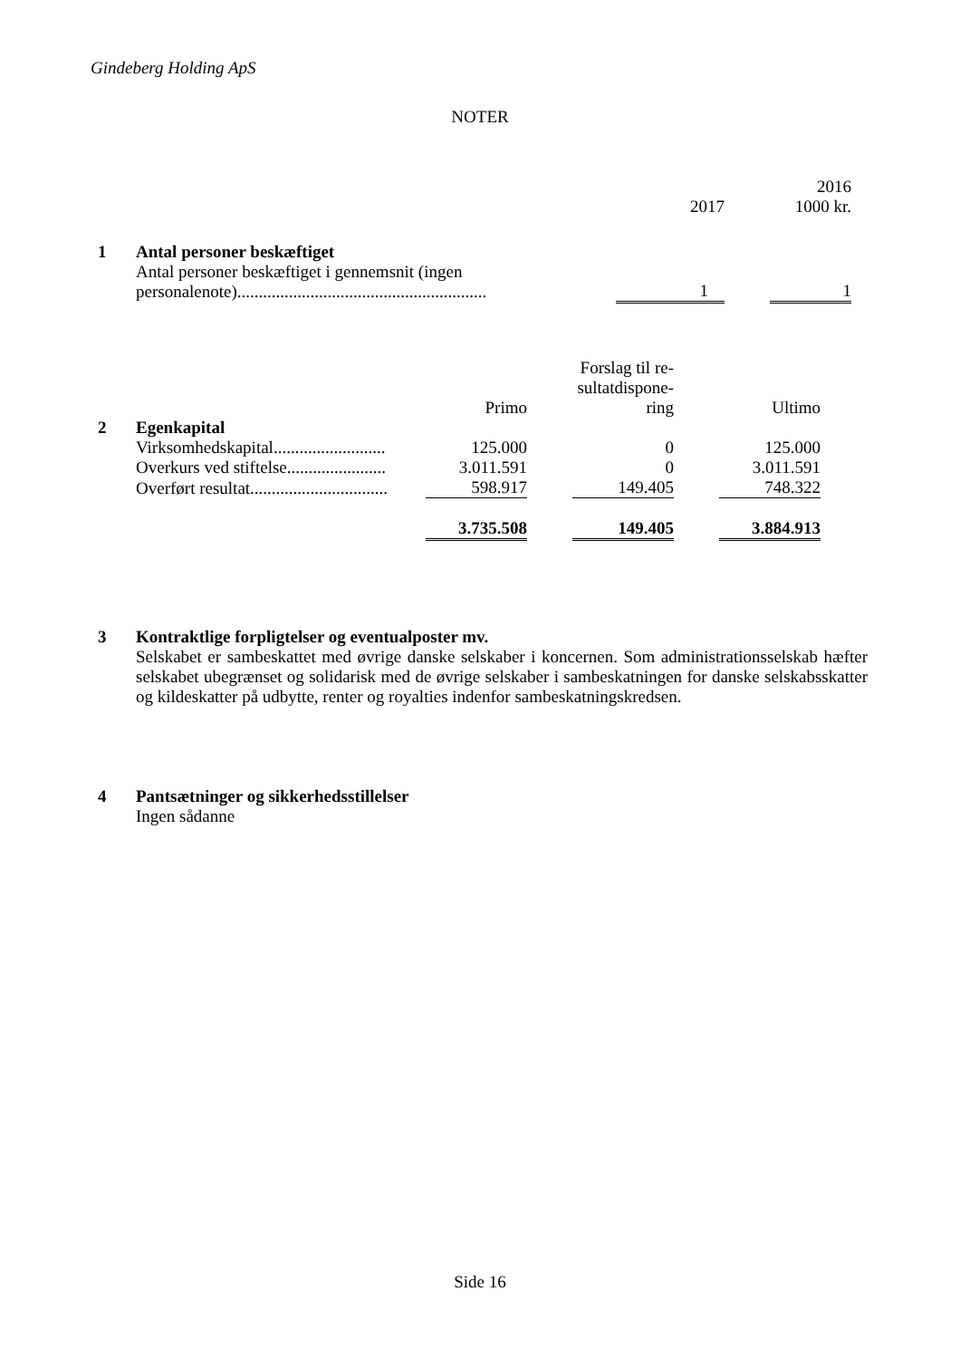Gindeberg Holding ApS
NOTER
| | | 2017 | | 2016 1000 kr. |
| 1 | Antal personer beskæftiget | | | |
| | Antal personer beskæftiget i gennemsnit (ingen personalenote).......................................................... | 1 | | 1 |
| | | Primo | | Forslag til re- sultatdispone- ring | | Ultimo |
| 2 | Egenkapital | | | | | |
| | Virksomhedskapital.......................... | 125.000 | | 0 | | 125.000 |
| | Overkurs ved stiftelse....................... | 3.011.591 | | 0 | | 3.011.591 |
| | Overført resultat................................ | 598.917 | | 149.405 | | 748.322 |
| | | 3.735.508 | | 149.405 | | 3.884.913 |
3
Kontraktlige forpligtelser og eventualposter mv.
Selskabet er sambeskattet med øvrige danske selskaber i koncernen. Som administrationsselskab hæfter selskabet ubegrænset og solidarisk med de øvrige selskaber i sambeskatningen for danske selskabsskatter og kildeskatter på udbytte, renter og royalties indenfor sambeskatningskredsen.
4
Pantsætninger og sikkerhedsstillelser
Ingen sådanne
Side 16